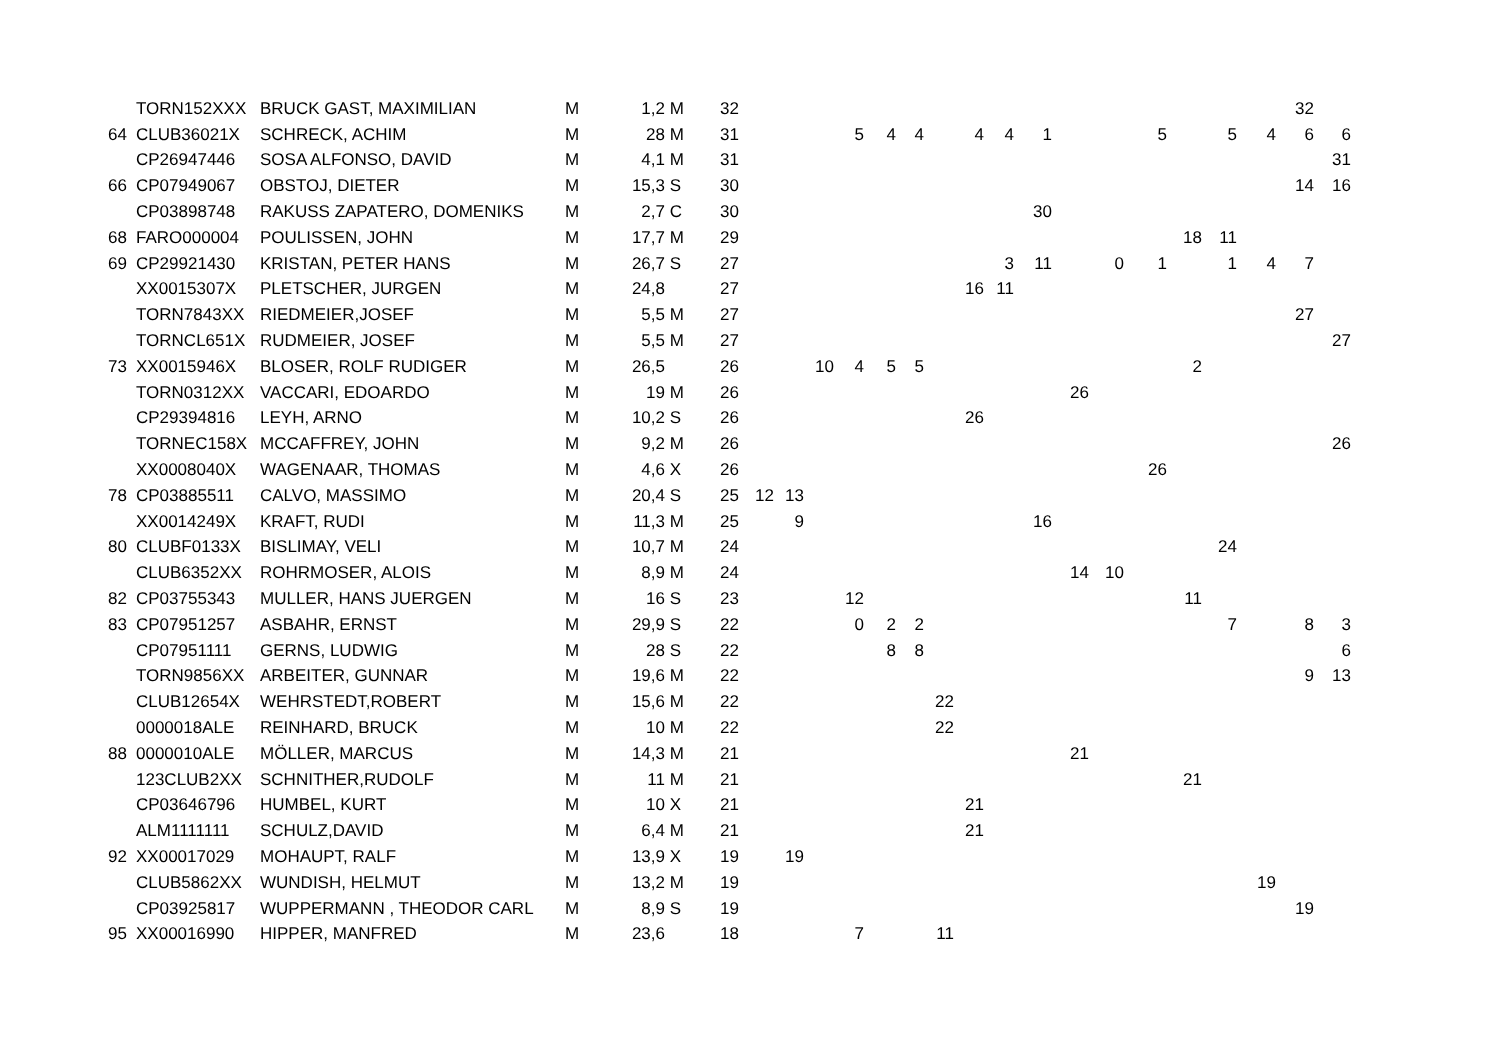| | TORN152XXX | BRUCK GAST, MAXIMILIAN | M | 1,2 | M | 32 | | | | | | | | | | | | | | | | | 32 | |
| 64 | CLUB36021X | SCHRECK, ACHIM | M | 28 | M | 31 | | | | 5 | 4 | 4 | | 4 | 4 | 1 | | | 5 | | 5 | 4 | 6 | 6 |
| | CP26947446 | SOSA ALFONSO, DAVID | M | 4,1 | M | 31 | | | | | | | | | | | | | | | | | | 31 |
| 66 | CP07949067 | OBSTOJ, DIETER | M | 15,3 | S | 30 | | | | | | | | | | | | | | | | | 14 | 16 |
| | CP03898748 | RAKUSS ZAPATERO, DOMENIKS | M | 2,7 | C | 30 | | | | | | | | | | 30 | | | | | | | | |
| 68 | FARO000004 | POULISSEN, JOHN | M | 17,7 | M | 29 | | | | | | | | | | | | | | 18 | 11 | | | |
| 69 | CP29921430 | KRISTAN, PETER HANS | M | 26,7 | S | 27 | | | | | | | | | 3 | 11 | | 0 | 1 | | 1 | 4 | 7 | |
| | XX0015307X | PLETSCHER, JURGEN | M | 24,8 | | 27 | | | | | | | | 16 | 11 | | | | | | | | | |
| | TORN7843XX | RIEDMEIER,JOSEF | M | 5,5 | M | 27 | | | | | | | | | | | | | | | | | 27 | |
| | TORNCL651X | RUDMEIER, JOSEF | M | 5,5 | M | 27 | | | | | | | | | | | | | | | | | | 27 |
| 73 | XX0015946X | BLOSER, ROLF RUDIGER | M | 26,5 | | 26 | | | 10 | 4 | 5 | 5 | | | | | | | | 2 | | | | |
| | TORN0312XX | VACCARI, EDOARDO | M | 19 | M | 26 | | | | | | | | | | | 26 | | | | | | | |
| | CP29394816 | LEYH, ARNO | M | 10,2 | S | 26 | | | | | | | | 26 | | | | | | | | | | |
| | TORNEC158X | MCCAFFREY, JOHN | M | 9,2 | M | 26 | | | | | | | | | | | | | | | | | | 26 |
| | XX0008040X | WAGENAAR, THOMAS | M | 4,6 | X | 26 | | | | | | | | | | | | | 26 | | | | | |
| 78 | CP03885511 | CALVO, MASSIMO | M | 20,4 | S | 25 | 12 | 13 | | | | | | | | | | | | | | | | |
| | XX0014249X | KRAFT, RUDI | M | 11,3 | M | 25 | | 9 | | | | | | | | 16 | | | | | | | | |
| 80 | CLUBF0133X | BISLIMAY, VELI | M | 10,7 | M | 24 | | | | | | | | | | | | | | | 24 | | | |
| | CLUB6352XX | ROHRMOSER, ALOIS | M | 8,9 | M | 24 | | | | | | | | | | | 14 | 10 | | | | | | |
| 82 | CP03755343 | MULLER, HANS JUERGEN | M | 16 | S | 23 | | | | 12 | | | | | | | | | | 11 | | | | |
| 83 | CP07951257 | ASBAHR, ERNST | M | 29,9 | S | 22 | | | | 0 | 2 | 2 | | | | | | | | | 7 | | 8 | 3 |
| | CP07951111 | GERNS, LUDWIG | M | 28 | S | 22 | | | | | 8 | 8 | | | | | | | | | | | | 6 |
| | TORN9856XX | ARBEITER, GUNNAR | M | 19,6 | M | 22 | | | | | | | | | | | | | | | | | 9 | 13 |
| | CLUB12654X | WEHRSTEDT,ROBERT | M | 15,6 | M | 22 | | | | | | | 22 | | | | | | | | | | | |
| | 0000018ALE | REINHARD, BRUCK | M | 10 | M | 22 | | | | | | | 22 | | | | | | | | | | | |
| 88 | 0000010ALE | MÖLLER, MARCUS | M | 14,3 | M | 21 | | | | | | | | | | | 21 | | | | | | | |
| | 123CLUB2XX | SCHNITHER,RUDOLF | M | 11 | M | 21 | | | | | | | | | | | | | | 21 | | | | |
| | CP03646796 | HUMBEL, KURT | M | 10 | X | 21 | | | | | | | | 21 | | | | | | | | | | |
| | ALM1111111 | SCHULZ,DAVID | M | 6,4 | M | 21 | | | | | | | | 21 | | | | | | | | | | |
| 92 | XX00017029 | MOHAUPT, RALF | M | 13,9 | X | 19 | | 19 | | | | | | | | | | | | | | | | |
| | CLUB5862XX | WUNDISH, HELMUT | M | 13,2 | M | 19 | | | | | | | | | | | | | | | | 19 | | |
| | CP03925817 | WUPPERMANN , THEODOR CARL | M | 8,9 | S | 19 | | | | | | | | | | | | | | | | | 19 | |
| 95 | XX00016990 | HIPPER, MANFRED | M | 23,6 | | 18 | | | | 7 | | | 11 | | | | | | | | | | | |